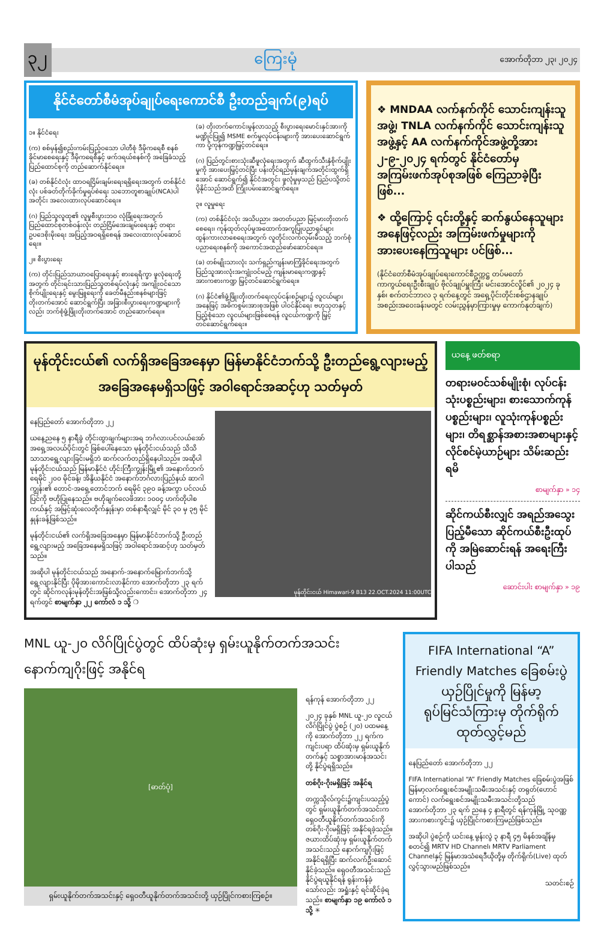၃၂ ကြေးမုံ အောက်တိုဘာ ၂၃၊ ၂၀၂၄
နိုင်ငံတော်စီမံအုပ်ချုပ်ရေးကောင်စီ ဦးတည်ချက်(၉)ရပ်
၁။ နိုင်ငံရေး
(က) စစ်မှန်၍စည်းကမ်းပြည့်ဝသော ပါတီစုံ ဒီမိုကရေစီ စနစ် ခိုင်မာစေရေးနှင့် ဒီမိုကရေစီနှင့် ဖက်ဒရယ်စနစ်ကို အခြေခံသည့်ပြည်ထောင်စုကို တည်ဆောက်နိုင်ရေး။
(ခ) တစ်နိုင်ငံလုံး ထာဝရငြိမ်းချမ်းရေးရရှိရေးအတွက် တစ်နိုင်ငံလုံး ပစ်ခတ်တိုက်ခိုက်မှုရပ်စဲရေး သဘောတူစာချုပ်(NCA)ပါအတိုင်း အလေးထားလုပ်ဆောင်ရေး။
(ဂ) ပြည်သူလူထု၏ လူမှုစီးပွားဘဝ လုံခြုံရေးအတွက် ပြည်ထောင်စုတစ်ဝန်းလုံး တည်ငြိမ်အေးချမ်းရေးနှင့် တရားဥပဒေစိုးမိုးရေး အပြည့်အဝရရှိစေရန် အလေးထားလုပ်ဆောင်ရေး။
၂။ စီးပွားရေး
(က) တိုင်းပြည်သာယာဝပြောရေးနှင့် စားရေရိက္ခာ ဖူလုံရေးတို့အတွက် တိုင်းရင်းသားပြည်သူတစ်ရပ်လုံးနှင့် အကျိုးဝင်သော စိုက်ပျိုးရေးနှင့် မွေးမြူရေးကို ခေတ်မီနည်းစနစ်များဖြင့် တိုးတက်အောင် ဆောင်ရွက်ပြီး အခြားစီးပွားရေးကဏ္ဍများကိုလည်း ဘက်စုံဖွံ့ဖြိုးတိုးတက်အောင် တည်ဆောက်ရေး။
(ခ) တိုးတက်ကောင်းမွန်လာသည့် စီးပွားရေးမောင်းနှင်အားကို မဏ္ဍိုင်ပြု၍ MSME စက်မှုလုပ်ငန်းများကို အားပေးဆောင်ရွက်ကာ ပို့ကုန်ကဏ္ဍမြှင့်တင်ရေး။
(ဂ) ပြည်တွင်းစားသုံးဆီဖူလုံရေးအတွက် ဆီထွက်သီးနှံစိုက်ပျိုးမှုကို အားပေးမြှင့်တင်ပြီး ပန်းတိုင်ရည်မှန်းချက်အတိုင်းထွက်ရှိအောင် ဆောင်ရွက်၍ နိုင်ငံအတွင်း ဖူလုံမှုမှသည် ပြည်ပသို့တင်ပို့နိုင်သည်အထိ ကြိုးပမ်းဆောင်ရွက်ရေး။
၃။ လူမှုရေး
(က) တစ်နိုင်ငံလုံး အသိပညာ၊ အတတ်ပညာ မြင့်မားတိုးတက်စေရေး၊ ကုန်ထုတ်လုပ်မှုအထောက်အကူပြုပညာရှင်များ ထွန်းကားလာစေရေးအတွက် လူတိုင်းလက်လှမ်းမီသည့် ဘက်စုံပညာရေးစနစ်ကို အကောင်အထည်ဖော်ဆောင်ရေး။
(ခ) တစ်မျိုးသားလုံး သက်ရှည်ကျန်းမာကြံ့ခိုင်ရေးအတွက် ပြည်သူအားလုံးအကျုံးဝင်မည့် ကျန်းမာရေးကဏ္ဍနှင့် အားကစားကဏ္ဍ မြှင့်တင်ဆောင်ရွက်ရေး။
(ဂ) နိုင်ငံ၏ဖွံ့ဖြိုးတိုးတက်ရေးလုပ်ငန်းစဉ်များ၌ လူငယ်များအနေဖြင့် အဓိကစွမ်းအားစုအဖြစ် ပါဝင်နိုင်ရေး ဗဟုသုတနှင့်ပြည့်စုံသော လူငယ်များဖြစ်စေရန် လူငယ်ကဏ္ဍကို မြှင့်တင်ဆောင်ရွက်ရေး။
❖ MNDAA လက်နက်ကိုင် သောင်းကျန်းသူအဖွဲ့၊ TNLA လက်နက်ကိုင် သောင်းကျန်းသူအဖွဲ့နှင့် AA လက်နက်ကိုင်အဖွဲ့တို့အား ၂-၉-၂၀၂၄ ရက်တွင် နိုင်ငံတော်မှ အကြမ်းဖက်အုပ်စုအဖြစ် ကြေညာခဲ့ပြီးဖြစ်...
❖ ထို့ကြောင့် ၎င်းတို့နှင့် ဆက်နွယ်နေသူများအနေဖြင့်လည်း အကြမ်းဖက်မှုများကို အားပေးနေကြသူများ ပင်ဖြစ်...
(နိုင်ငံတော်စီမံအုပ်ချုပ်ရေးကောင်စီဥက္ကဋ္ဌ တပ်မတော်ကာကွယ်ရေးဦးစီးချုပ် ဗိုလ်ချုပ်မှူးကြီး မင်းအောင်လှိုင်၏ ၂၀၂၄ ခုနှစ်၊ စက်တင်ဘာလ ၃ ရက်နေ့တွင် အရှေ့ပိုင်းတိုင်းစစ်ဌာနချုပ် အစည်းအဝေးခန်းမတွင် လမ်းညွှန်မှာကြားမှုမှ ကောက်နုတ်ချက်)
မုန်တိုင်းငယ်၏ လက်ရှိအခြေအနေမှာ မြန်မာနိုင်ငံဘက်သို့ ဦးတည်ရွေ့လျားမည့် အခြေအနေမရှိသဖြင့် အဝါရောင်အဆင့်ဟု သတ်မှတ်
နေပြည်တော် အောက်တိုဘာ ၂၂
ယနေ့ညနေ ၅ နာရီခွဲ တိုင်းထွာချက်များအရ ဘင်္ဂလားပင်လယ်အော်အရှေ့အလယ်ပိုင်းတွင် ဖြစ်ပေါ်နေသော မုန်တိုင်းငယ်သည် သိသိသာသာရွေ့လျားခြင်းမရှိဘဲ ဆက်လက်တည်ရှိနေပါသည်။ အဆိုပါမုန်တိုင်းငယ်သည် မြန်မာနိုင်ငံ ဟိုင်းကြီးကျွန်းမြို့၏ အနောက်ဘက်ရေမိုင် ၂၀၀ မိုင်ခန့်၊ အိန္ဒိယနိုင်ငံ အနောက်ဘင်္ဂလားပြည်နယ် ဆာဂါကျွန်း၏ တောင်-အရှေ့တောင်ဘက် ရေမိုင် ၃၉၀ ခန့်အကွာ ပင်လယ်ပြင်ကို ဗဟိုပြုနေသည်။ ဗဟိုချက်လေဖိအား ၁၀၀၄ ဟက်တိုပါစကယ်နှင့် အမြင့်ဆုံးလေတိုက်နှုန်းမှာ တစ်နာရီလျှင် မိုင် ၃၀ မှ ၃၅ မိုင်နှုန်းခန့်ဖြစ်သည်။
မုန်တိုင်းငယ်၏ လက်ရှိအခြေအနေမှာ မြန်မာနိုင်ငံဘက်သို့ ဦးတည်ရွေ့လျားမည့် အခြေအနေမရှိသဖြင့် အဝါရောင်အဆင့်ဟု သတ်မှတ်သည်။
အဆိုပါ မုန်တိုင်းငယ်သည် အနောက်-အနောက်မြောက်ဘက်သို့ ရွေ့လျားနိုင်ပြီး ပိုမိုအားကောင်းလာနိုင်ကာ အောက်တိုဘာ ၂၃ ရက်တွင် ဆိုင်ကလုန်းမုန်တိုင်းအဖြစ်သို့လည်းကောင်း၊ အောက်တိုဘာ ၂၄ ရက်တွင် စာမျက်နှာ ၂၂ ကော်လံ ၁ သို့ ❍
မုန်တိုင်းငယ် Himawari-9 B13 22.OCT.2024 11:00UTC
ယနေ့ ဖတ်စရာ
တရားမဝင်သစ်မျိုးစုံ၊ လုပ်ငန်းသုံးပစ္စည်းများ၊ စားသောက်ကုန်ပစ္စည်းများ၊ လူသုံးကုန်ပစ္စည်းများ၊ တိရစ္ဆာန်အစားအစာများနှင့် လိုင်စင်မဲ့ယာဉ်များ သိမ်းဆည်းရမိ
စာမျက်နှာ » ၁၄
ဆိုင်ကယ်စီးလျှင် အရည်အသွေးပြည့်မီသော ဆိုင်ကယ်စီးဦးထုပ်ကို အမြဲဆောင်းရန် အရေးကြီးပါသည်
ဆောင်းပါး စာမျက်နှာ » ၁၉
MNL ယူ-၂၀ လိဂ်ပြိုင်ပွဲတွင် ထိပ်ဆုံးမှ ရှမ်းယူနိုက်တက်အသင်း နောက်ကျဂိုးဖြင့် အနိုင်ရ
[ဓာတ်ပုံ]
ရှမ်းယူနိုက်တက်အသင်းနှင့် ရှေဝတီယူနိုက်တက်အသင်းတို့ ယှဉ်ပြိုင်ကစားကြစဉ်။
ရန်ကုန် အောက်တိုဘာ ၂၂
၂၀၂၄ ခုနှစ် MNL ယူ-၂၀ လူငယ်လိဂ်ပြိုင်ပွဲ ပွဲစဉ် (၂၀) ပထမနေ့ကို အောက်တိုဘာ ၂၂ ရက်က ကျင်းပရာ ထိပ်ဆုံးမှ ရှမ်းယူနိုက်တက်နှင့် သစ္စာအားမာန်အသင်းတို့ နိုင်ပွဲရရှိသည်။
တစ်ဂိုး-ဂိုးမရှိဖြင့် အနိုင်ရ
တက္ကသိုလ်ကွင်း၌ကျင်းပသည့်ပွဲတွင် ရှမ်းယူနိုက်တက်အသင်းက ရှေဝတီယူနိုက်တက်အသင်းကို တစ်ဂိုး-ဂိုးမရှိဖြင့် အနိုင်ရခဲ့သည်။ ဇယားထိပ်ဆုံးမှ ရှမ်းယူနိုက်တက်အသင်းသည် နောက်ကျဂိုးဖြင့် အနိုင်ရရှိပြီး ဆက်လက်ဦးဆောင်နိုင်ခဲ့သည်။ ရှေဝတီအသင်းသည် နိုင်ပွဲရယူနိုင်ရန် ရုန်းကန်ခဲ့သော်လည်း အရှုံးနှင့် ရင်ဆိုင်ခဲ့ရသည်။ စာမျက်နှာ ၁၉ ကော်လံ ၁ သို့ ✳
FIFA International “A” Friendly Matches ခြေစမ်းပွဲ ယှဉ်ပြိုင်မှုကို မြန်မာ့ရုပ်မြင်သံကြားမှ တိုက်ရိုက်ထုတ်လွှင့်မည်
နေပြည်တော် အောက်တိုဘာ ၂၂
FIFA International “A” Friendly Matches ခြေစမ်းပွဲအဖြစ် မြန်မာ့လက်ရွေးစင်အမျိုးသမီးအသင်းနှင့် တရုတ်(ဟောင်ကောင်) လက်ရွေးစင်အမျိုးသမီးအသင်းတို့သည် အောက်တိုဘာ ၂၃ ရက် ညနေ ၄ နာရီတွင် ရန်ကုန်မြို့ သုဝဏ္ဏအားကစားကွင်း၌ ယှဉ်ပြိုင်ကစားကြမည်ဖြစ်သည်။
အဆိုပါ ပွဲစဉ်ကို ယင်းနေ့ မွန်းလွဲ ၃ နာရီ ၄၅ မိနစ်အချိန်မှစတင်၍ MRTV HD Channel၊ MRTV Parliament Channelနှင့် မြန်မာအသံရေဒီယိုတို့မှ တိုက်ရိုက်(Live) ထုတ်လွှင့်သွားမည်ဖြစ်သည်။
သတင်းစဉ်